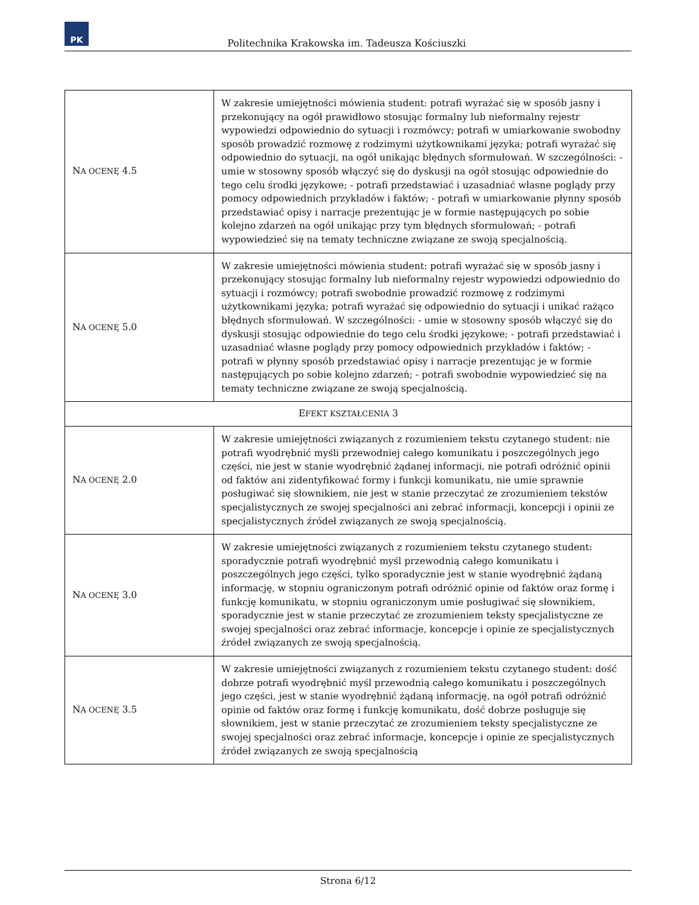PK
Politechnika Krakowska im. Tadeusza Kościuszki
| N A OCENĘ 4.5 | W zakresie umiejętności mówienia student: potrafi wyrażać się w sposób jasny i przekonujący na ogół prawidłowo stosując formalny lub nieformalny rejestr wypowiedzi odpowiednio do sytuacji i rozmówcy; potrafi w umiarkowanie swobodny sposób prowadzić rozmowę z rodzimymi użytkownikami języka; potrafi wyrażać się odpowiednio do sytuacji, na ogół unikając błędnych sformułowań. W szczególności: - umie w stosowny sposób włączyć się do dyskusji na ogół stosując odpowiednie do tego celu środki językowe; - potrafi przedstawiać i uzasadniać własne poglądy przy pomocy odpowiednich przykładów i faktów; - potrafi w umiarkowanie płynny sposób przedstawiać opisy i narracje prezentując je w formie następujących po sobie kolejno zdarzeń na ogół unikając przy tym błędnych sformułowań; - potrafi wypowiedzieć się na tematy techniczne związane ze swoją specjalnością. |
| N A OCENĘ 5.0 | W zakresie umiejętności mówienia student: potrafi wyrażać się w sposób jasny i przekonujący stosując formalny lub nieformalny rejestr wypowiedzi odpowiednio do sytuacji i rozmówcy; potrafi swobodnie prowadzić rozmowę z rodzimymi użytkownikami języka; potrafi wyrażać się odpowiednio do sytuacji i unikać rażąco błędnych sformułowań. W szczególności: - umie w stosowny sposób włączyć się do dyskusji stosując odpowiednie do tego celu środki językowe; - potrafi przedstawiać i uzasadniać własne poglądy przy pomocy odpowiednich przykładów i faktów; - potrafi w płynny sposób przedstawiać opisy i narracje prezentując je w formie następujących po sobie kolejno zdarzeń; - potrafi swobodnie wypowiedzieć się na tematy techniczne związane ze swoją specjalnością. |
| E FEKT KSZTAŁCENIA 3 | |
| N A OCENĘ 2.0 | W zakresie umiejętności związanych z rozumieniem tekstu czytanego student: nie potrafi wyodrębnić myśli przewodniej całego komunikatu i poszczególnych jego części, nie jest w stanie wyodrębnić żądanej informacji, nie potrafi odróżnić opinii od faktów ani zidentyfikować formy i funkcji komunikatu, nie umie sprawnie posługiwać się słownikiem, nie jest w stanie przeczytać ze zrozumieniem tekstów specjalistycznych ze swojej specjalności ani zebrać informacji, koncepcji i opinii ze specjalistycznych źródeł związanych ze swoją specjalnością. |
| N A OCENĘ 3.0 | W zakresie umiejętności związanych z rozumieniem tekstu czytanego student: sporadycznie potrafi wyodrębnić myśl przewodnią całego komunikatu i poszczególnych jego części, tylko sporadycznie jest w stanie wyodrębnić żądaną informację, w stopniu ograniczonym potrafi odróżnić opinie od faktów oraz formę i funkcję komunikatu, w stopniu ograniczonym umie posługiwać się słownikiem, sporadycznie jest w stanie przeczytać ze zrozumieniem teksty specjalistyczne ze swojej specjalności oraz zebrać informacje, koncepcje i opinie ze specjalistycznych źródeł związanych ze swoją specjalnością. |
| N A OCENĘ 3.5 | W zakresie umiejętności związanych z rozumieniem tekstu czytanego student: dość dobrze potrafi wyodrębnić myśl przewodnią całego komunikatu i poszczególnych jego części, jest w stanie wyodrębnić żądaną informację, na ogół potrafi odróżnić opinie od faktów oraz formę i funkcję komunikatu, dość dobrze posługuje się słownikiem, jest w stanie przeczytać ze zrozumieniem teksty specjalistyczne ze swojej specjalności oraz zebrać informacje, koncepcje i opinie ze specjalistycznych źródeł związanych ze swoją specjalnością |
Strona 6/12